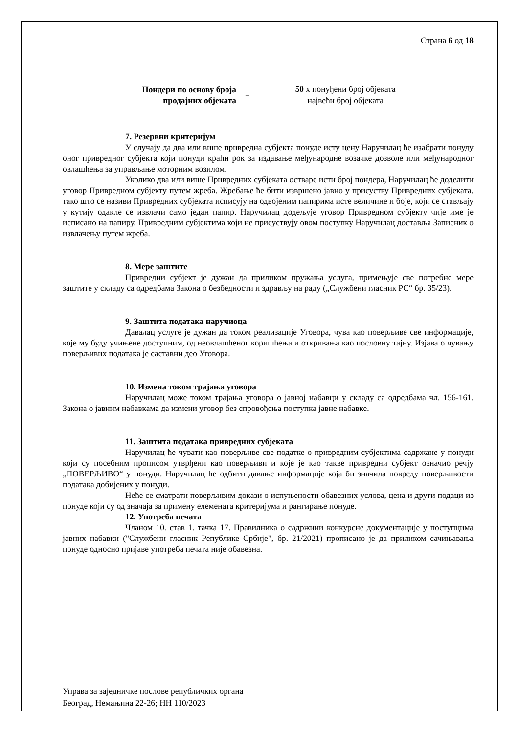Страна 6 од 18
Пондери по основу броја продајних објеката
=
50 х понуђени број објеката
највећи број објеката
7. Резервни критеријум
У случају да два или више привредна субјекта понуде исту цену Наручилац ће изабрати понуду оног привредног субјекта који понуди краћи рок за издавање међународне возачке дозволе или међународног овлашћења за управљање моторним возилом.
Уколико два или више Привредних субјеката остваре исти број пондера, Наручилац ће доделити уговор Привредном субјекту путем жреба. Жребање ће бити извршено јавно у присуству Привредних субјеката, тако што се називи Привредних субјеката исписују на одвојеним папирима исте величине и боје, који се стављају у кутију одакле се извлачи само један папир. Наручилац додељује уговор Привредном субјекту чије име је исписано на папиру. Привредним субјектима који не присуствују овом поступку Наручилац доставља Записник о извлачењу путем жреба.
8. Мере заштите
Привредни субјект је дужан да приликом пружања услуга, примењује све потребне мере заштите у складу са одредбама Закона о безбедности и здрављу на раду („Службени гласник РС“ бр. 35/23).
9. Заштита података наручиоца
Давалац услуге је дужан да током реализације Уговора, чува као поверљиве све информације, које му буду учињене доступним, од неовлашћеног коришћења и откривања као пословну тајну. Изјава о чувању поверљивих података је саставни део Уговора.
10. Измена током трајања уговора
Наручилац може током трајања уговора о јавној набавци у складу са одредбама чл. 156-161. Закона о јавним набавкама да измени уговор без спровођења поступка јавне набавке.
11. Заштита података привредних субјеката
Наручилац ће чувати као поверљиве све податке о привредним субјектима садржане у понуди који су посебним прописом утврђени као поверљиви и које је као такве привредни субјект означио речју „ПОВЕРЉИВО“ у понуди. Наручилац ће одбити давање информације која би значила повреду поверљивости података добијених у понуди.
Неће се сматрати поверљивим докази о испуњености обавезних услова, цена и други подаци из понуде који су од значаја за примену елемената критеријума и рангирање понуде.
12. Употреба печата
Чланом 10. став 1. тачка 17. Правилника о садржини конкурсне документације у поступцима јавних набавки ("Службени гласник Републике Србије", бр. 21/2021) прописано је да приликом сачињавања понуде односно пријаве употреба печата није обавезна.
Управа за заједничке послове републичких органа
Београд, Немањина 22-26; НН 110/2023